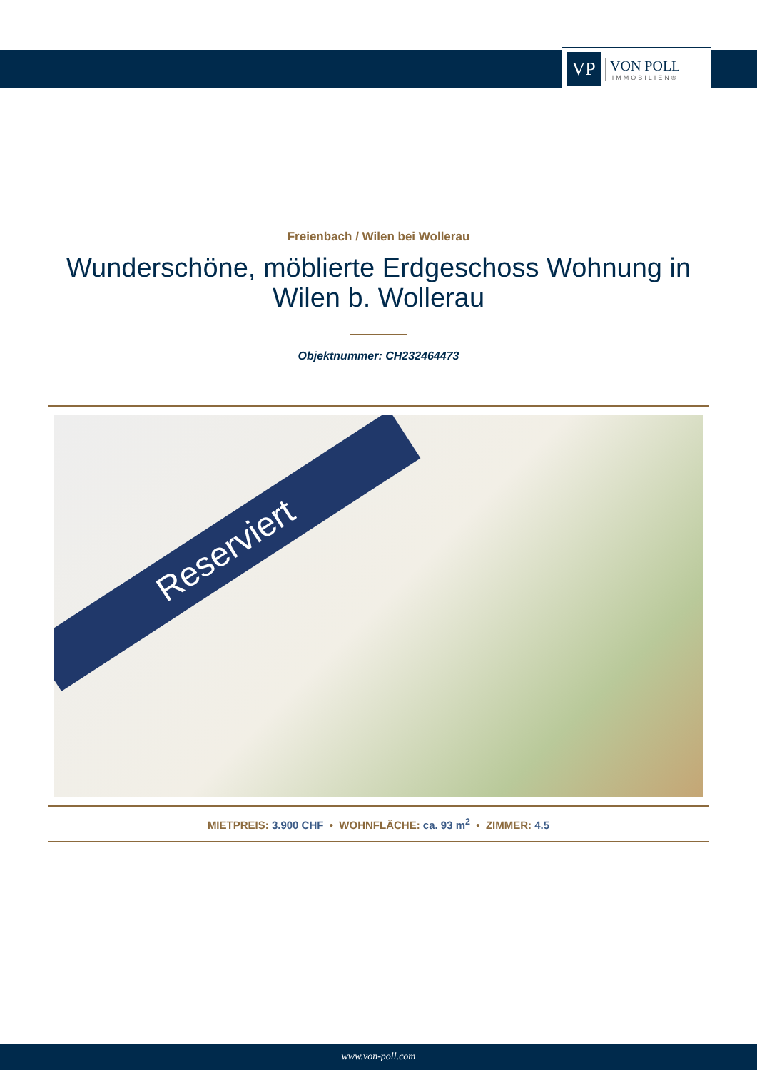VP
VON POLL
IMMOBILIEN®
Freienbach / Wilen bei Wollerau
Wunderschöne, möblierte Erdgeschoss Wohnung in Wilen b. Wollerau
Objektnummer: CH232464473
Reserviert
MIETPREIS: 3.900 CHF • WOHNFLÄCHE: ca. 93 m<sup>2</sup> • ZIMMER: 4.5
www.von-poll.com